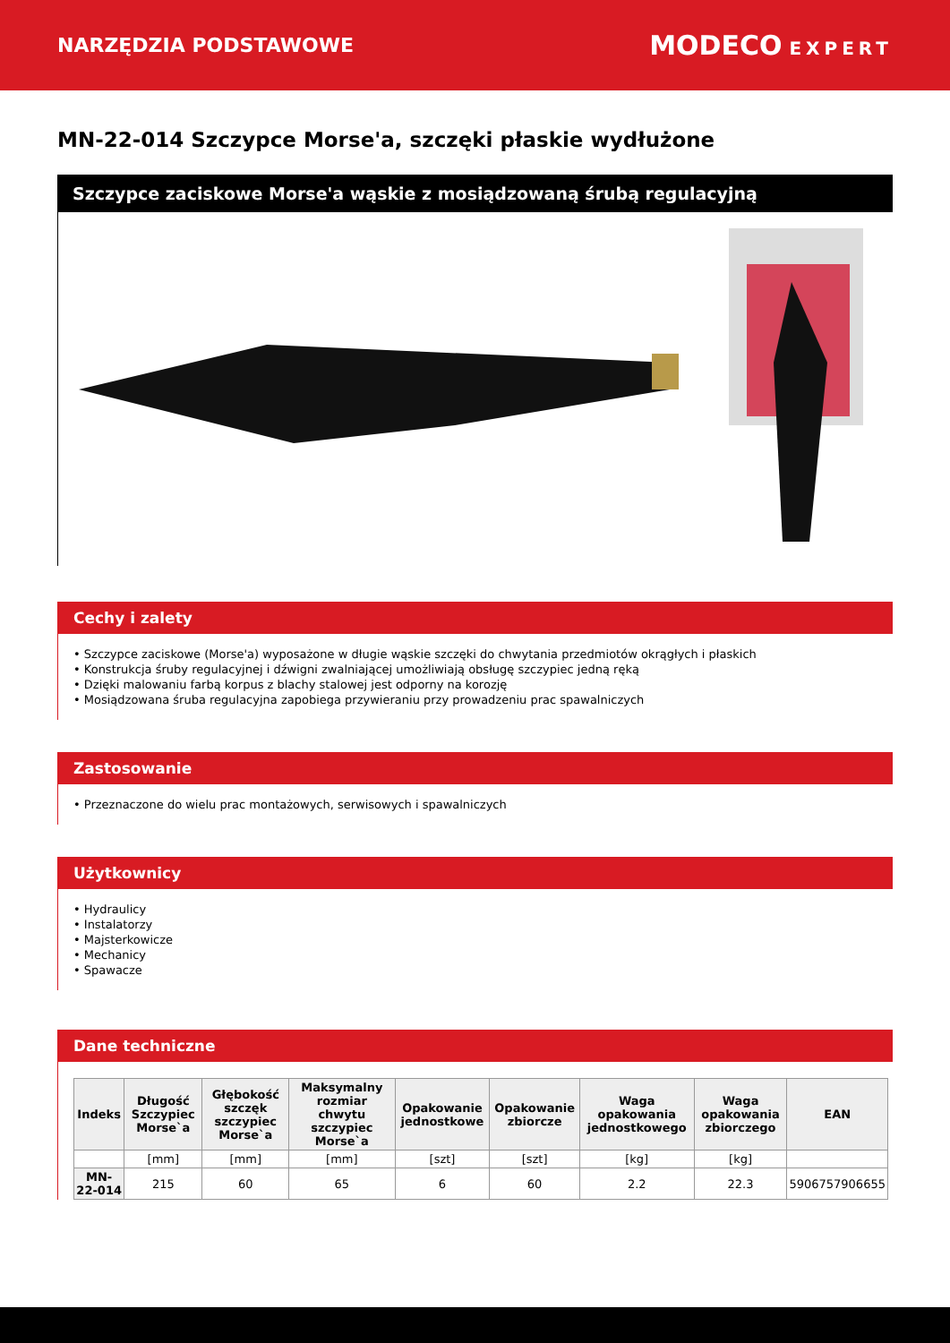NARZĘDZIA PODSTAWOWE
MODECO EXPERT
MN-22-014 Szczypce Morse'a, szczęki płaskie wydłużone
Szczypce zaciskowe Morse'a wąskie z mosiądzowaną śrubą regulacyjną
Cechy i zalety
• Szczypce zaciskowe (Morse'a) wyposażone w długie wąskie szczęki do chwytania przedmiotów okrągłych i płaskich
• Konstrukcja śruby regulacyjnej i dźwigni zwalniającej umożliwiają obsługę szczypiec jedną ręką
• Dzięki malowaniu farbą korpus z blachy stalowej jest odporny na korozję
• Mosiądzowana śruba regulacyjna zapobiega przywieraniu przy prowadzeniu prac spawalniczych
Zastosowanie
• Przeznaczone do wielu prac montażowych, serwisowych i spawalniczych
Użytkownicy
• Hydraulicy
• Instalatorzy
• Majsterkowicze
• Mechanicy
• Spawacze
Dane techniczne
| Indeks | Długość Szczypiec Morse`a | Głębokość szczęk szczypiec Morse`a | Maksymalny rozmiar chwytu szczypiec Morse`a | Opakowanie jednostkowe | Opakowanie zbiorcze | Waga opakowania jednostkowego | Waga opakowania zbiorczego | EAN |
| --- | --- | --- | --- | --- | --- | --- | --- | --- |
| | [mm] | [mm] | [mm] | [szt] | [szt] | [kg] | [kg] | |
| MN-22-014 | 215 | 60 | 65 | 6 | 60 | 2.2 | 22.3 | 5906757906655 |